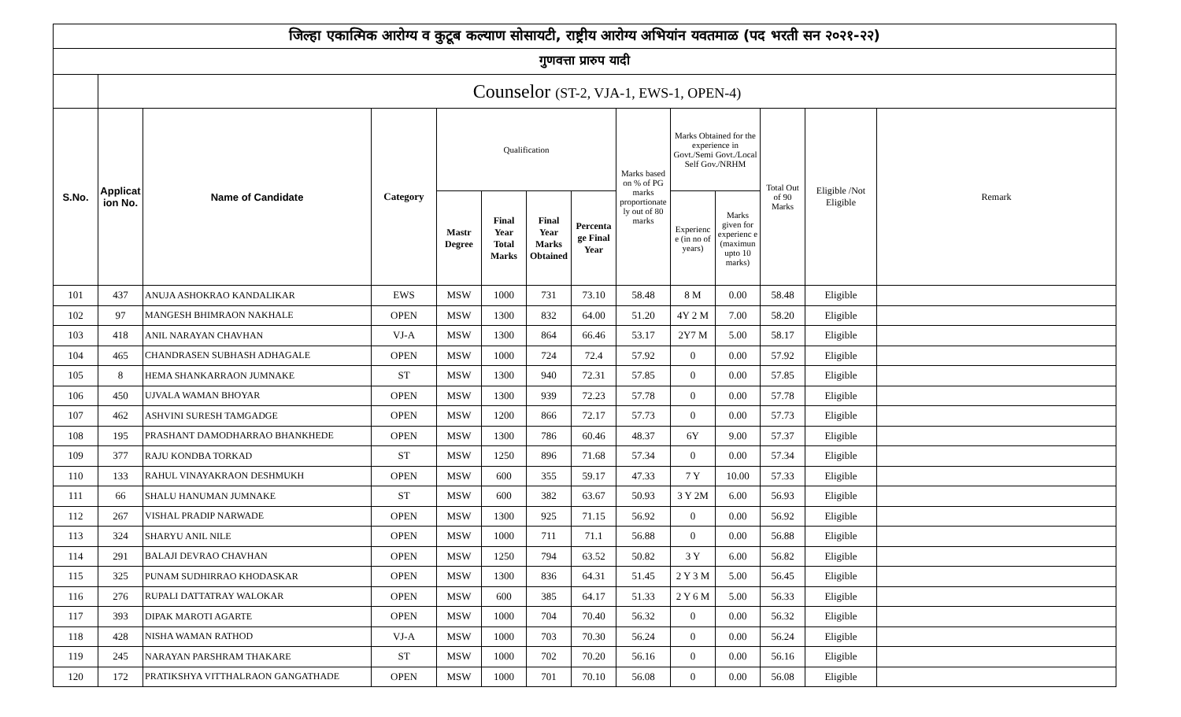| जिल्हा एकात्मिक आरोग्य व कुटूब कल्याण सोसायटी, राष्ट्रीय आरोग्य अभियांन यवतमाळ (पद भरती सन २०२१-२२) | | | | | | | | | | | | | |
| --- | --- | --- | --- | --- | --- | --- | --- | --- | --- | --- | --- | --- | --- |
| गुणवत्ता प्रारुप यादी | | | | | | | | | | | | | |
| | Counselor (ST-2, VJA-1, EWS-1, OPEN-4) | | | | | | | | | | | | |
| S.No. | Applicat ion No. | Name of Candidate | Category | Qualification | | | | Marks based on % of PG marks proportionate ly out of 80 marks | Marks Obtained for the experience in Govt./Semi Govt./Local Self Gov./NRHM | | Total Out of 90 Marks | Eligible /Not Eligible | Remark |
| | | | | Mastr Degree | Final Year Total Marks | Final Year Marks Obtained | Percenta ge Final Year | | Experienc e (in no of years) | Marks given for experienc e (maximun upto 10 marks) | | | |
| 101 | 437 | ANUJA ASHOKRAO KANDALIKAR | EWS | MSW | 1000 | 731 | 73.10 | 58.48 | 8 M | 0.00 | 58.48 | Eligible | |
| 102 | 97 | MANGESH BHIMRAON NAKHALE | OPEN | MSW | 1300 | 832 | 64.00 | 51.20 | 4Y 2 M | 7.00 | 58.20 | Eligible | |
| 103 | 418 | ANIL NARAYAN CHAVHAN | VJ-A | MSW | 1300 | 864 | 66.46 | 53.17 | 2Y7 M | 5.00 | 58.17 | Eligible | |
| 104 | 465 | CHANDRASEN SUBHASH ADHAGALE | OPEN | MSW | 1000 | 724 | 72.4 | 57.92 | 0 | 0.00 | 57.92 | Eligible | |
| 105 | 8 | HEMA SHANKARRAON JUMNAKE | ST | MSW | 1300 | 940 | 72.31 | 57.85 | 0 | 0.00 | 57.85 | Eligible | |
| 106 | 450 | UJVALA WAMAN BHOYAR | OPEN | MSW | 1300 | 939 | 72.23 | 57.78 | 0 | 0.00 | 57.78 | Eligible | |
| 107 | 462 | ASHVINI SURESH TAMGADGE | OPEN | MSW | 1200 | 866 | 72.17 | 57.73 | 0 | 0.00 | 57.73 | Eligible | |
| 108 | 195 | PRASHANT DAMODHARRAO BHANKHEDE | OPEN | MSW | 1300 | 786 | 60.46 | 48.37 | 6Y | 9.00 | 57.37 | Eligible | |
| 109 | 377 | RAJU KONDBA TORKAD | ST | MSW | 1250 | 896 | 71.68 | 57.34 | 0 | 0.00 | 57.34 | Eligible | |
| 110 | 133 | RAHUL VINAYAKRAON DESHMUKH | OPEN | MSW | 600 | 355 | 59.17 | 47.33 | 7 Y | 10.00 | 57.33 | Eligible | |
| 111 | 66 | SHALU HANUMAN JUMNAKE | ST | MSW | 600 | 382 | 63.67 | 50.93 | 3 Y 2M | 6.00 | 56.93 | Eligible | |
| 112 | 267 | VISHAL PRADIP NARWADE | OPEN | MSW | 1300 | 925 | 71.15 | 56.92 | 0 | 0.00 | 56.92 | Eligible | |
| 113 | 324 | SHARYU ANIL NILE | OPEN | MSW | 1000 | 711 | 71.1 | 56.88 | 0 | 0.00 | 56.88 | Eligible | |
| 114 | 291 | BALAJI DEVRAO CHAVHAN | OPEN | MSW | 1250 | 794 | 63.52 | 50.82 | 3 Y | 6.00 | 56.82 | Eligible | |
| 115 | 325 | PUNAM SUDHIRRAO KHODASKAR | OPEN | MSW | 1300 | 836 | 64.31 | 51.45 | 2 Y 3 M | 5.00 | 56.45 | Eligible | |
| 116 | 276 | RUPALI DATTATRAY WALOKAR | OPEN | MSW | 600 | 385 | 64.17 | 51.33 | 2 Y 6 M | 5.00 | 56.33 | Eligible | |
| 117 | 393 | DIPAK MAROTI AGARTE | OPEN | MSW | 1000 | 704 | 70.40 | 56.32 | 0 | 0.00 | 56.32 | Eligible | |
| 118 | 428 | NISHA WAMAN RATHOD | VJ-A | MSW | 1000 | 703 | 70.30 | 56.24 | 0 | 0.00 | 56.24 | Eligible | |
| 119 | 245 | NARAYAN PARSHRAM THAKARE | ST | MSW | 1000 | 702 | 70.20 | 56.16 | 0 | 0.00 | 56.16 | Eligible | |
| 120 | 172 | PRATIKSHYA VITTHALRAON GANGATHADE | OPEN | MSW | 1000 | 701 | 70.10 | 56.08 | 0 | 0.00 | 56.08 | Eligible | |